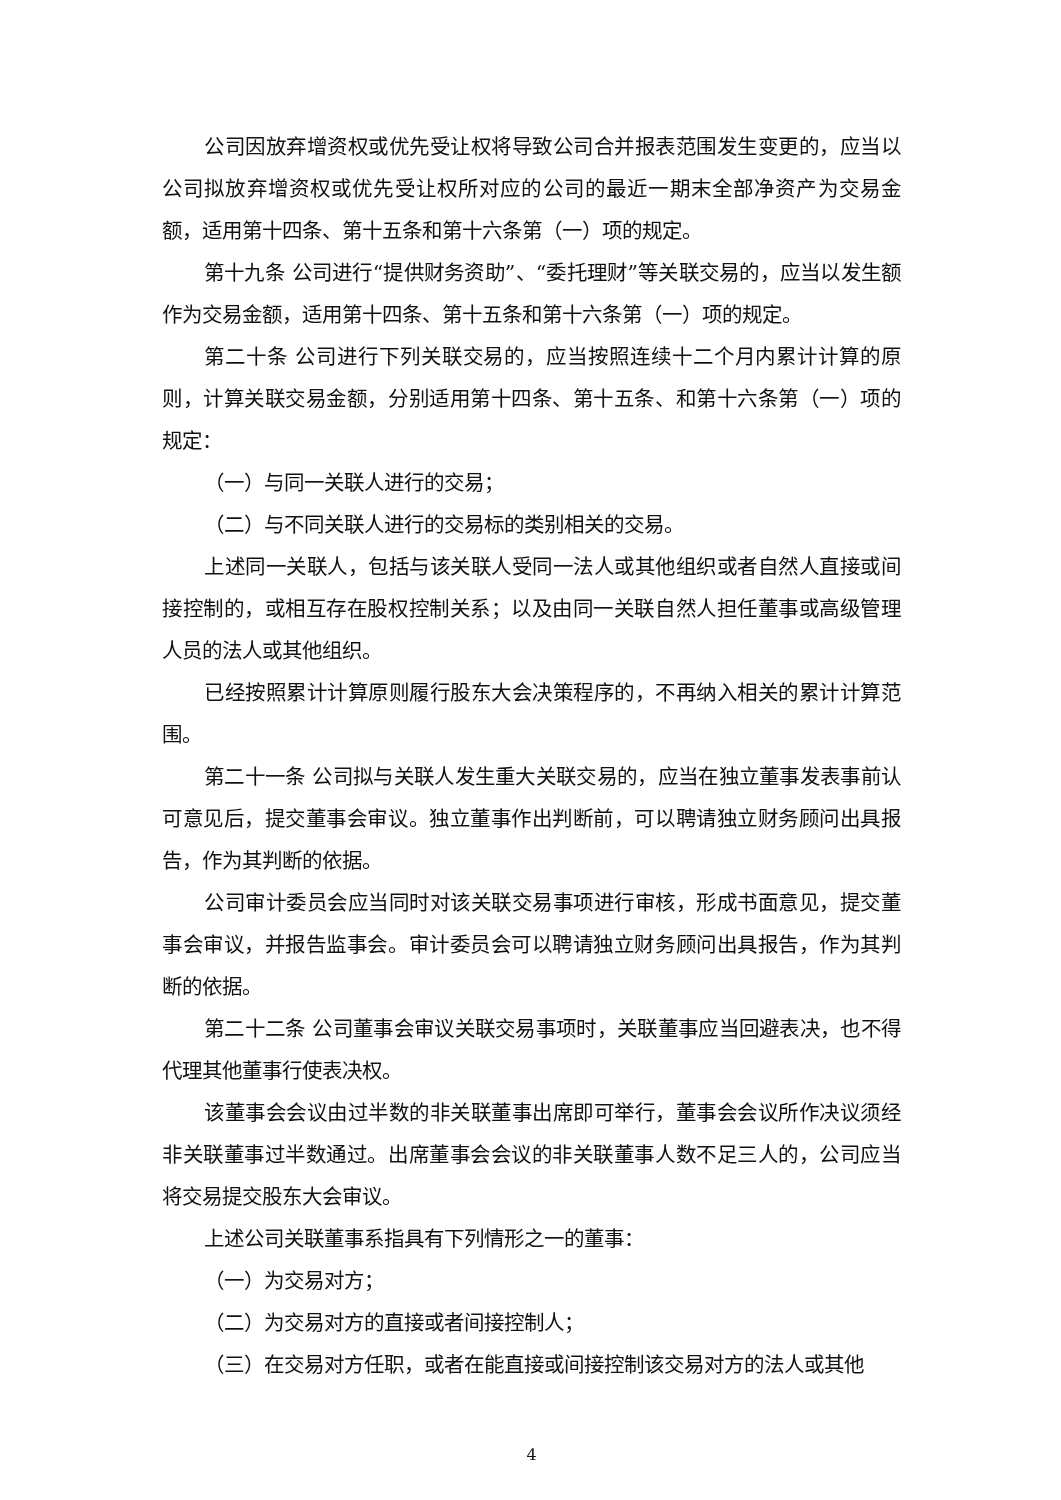公司因放弃增资权或优先受让权将导致公司合并报表范围发生变更的，应当以公司拟放弃增资权或优先受让权所对应的公司的最近一期末全部净资产为交易金额，适用第十四条、第十五条和第十六条第（一）项的规定。
第十九条 公司进行“提供财务资助”、“委托理财”等关联交易的，应当以发生额作为交易金额，适用第十四条、第十五条和第十六条第（一）项的规定。
第二十条 公司进行下列关联交易的，应当按照连续十二个月内累计计算的原则，计算关联交易金额，分别适用第十四条、第十五条、和第十六条第（一）项的规定：
（一）与同一关联人进行的交易；
（二）与不同关联人进行的交易标的类别相关的交易。
上述同一关联人，包括与该关联人受同一法人或其他组织或者自然人直接或间接控制的，或相互存在股权控制关系；以及由同一关联自然人担任董事或高级管理人员的法人或其他组织。
已经按照累计计算原则履行股东大会决策程序的，不再纳入相关的累计计算范围。
第二十一条 公司拟与关联人发生重大关联交易的，应当在独立董事发表事前认可意见后，提交董事会审议。独立董事作出判断前，可以聘请独立财务顾问出具报告，作为其判断的依据。
公司审计委员会应当同时对该关联交易事项进行审核，形成书面意见，提交董事会审议，并报告监事会。审计委员会可以聘请独立财务顾问出具报告，作为其判断的依据。
第二十二条 公司董事会审议关联交易事项时，关联董事应当回避表决，也不得代理其他董事行使表决权。
该董事会会议由过半数的非关联董事出席即可举行，董事会会议所作决议须经非关联董事过半数通过。出席董事会会议的非关联董事人数不足三人的，公司应当将交易提交股东大会审议。
上述公司关联董事系指具有下列情形之一的董事：
（一）为交易对方；
（二）为交易对方的直接或者间接控制人；
（三）在交易对方任职，或者在能直接或间接控制该交易对方的法人或其他
4